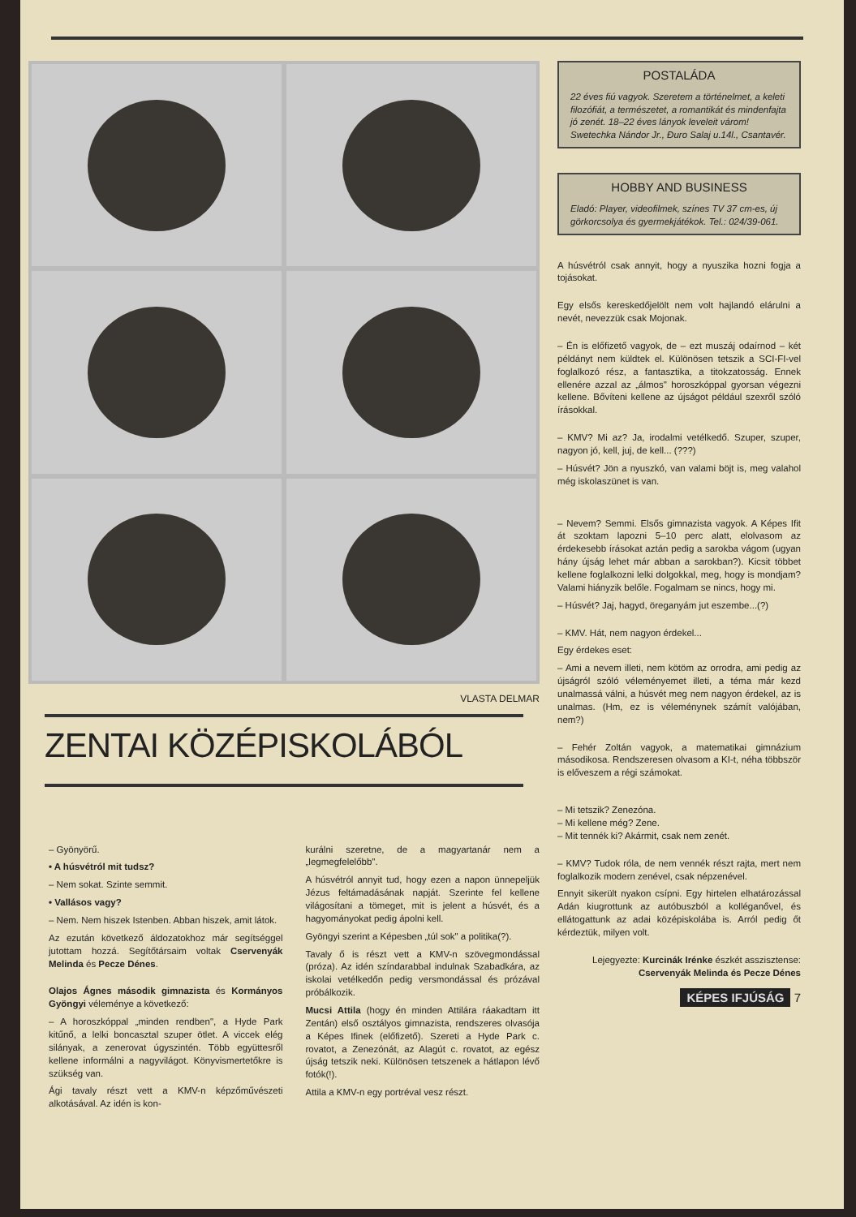VLASTA DELMAR
ZENTAI KÖZÉPISKOLÁBÓL
– Gyönyörű.
• A húsvétról mit tudsz?
– Nem sokat. Szinte semmit.
• Vallásos vagy?
– Nem. Nem hiszek Istenben. Abban hiszek, amit látok.
Az ezután következő áldozatokhoz már segítséggel jutottam hozzá. Segítőtársaim voltak Cservenyák Melinda és Pecze Dénes.
Olajos Ágnes második gimnazista és Kormányos Gyöngyi véleménye a következő:
– A horoszkóppal „minden rendben", a Hyde Park kitűnő, a lelki boncasztal szuper ötlet. A viccek elég silányak, a zenerovat úgyszintén. Több együttesről kellene informálni a nagyvilágot. Könyvismertetőkre is szükség van.
Ági tavaly részt vett a KMV-n képzőművészeti alkotásával. Az idén is kon-
kurálni szeretne, de a magyartanár nem a „legmegfelelőbb".
A húsvétról annyit tud, hogy ezen a napon ünnepeljük Jézus feltámadásának napját. Szerinte fel kellene világosítani a tömeget, mit is jelent a húsvét, és a hagyományokat pedig ápolni kell.
Gyöngyi szerint a Képesben „túl sok" a politika(?).
Tavaly ő is részt vett a KMV-n szövegmondással (próza). Az idén színdarabbal indulnak Szabadkára, az iskolai vetélkedőn pedig versmondással és prózával próbálkozik.
Mucsi Attila (hogy én minden Attilára ráakadtam itt Zentán) első osztályos gimnazista, rendszeres olvasója a Képes Ifinek (előfizető). Szereti a Hyde Park c. rovatot, a Zenezónát, az Alagút c. rovatot, az egész újság tetszik neki. Különösen tetszenek a hátlapon lévő fotók(!).
Attila a KMV-n egy portréval vesz részt.
POSTALÁDA
22 éves fiú vagyok. Szeretem a történelmet, a keleti filozófiát, a természetet, a romantikát és mindenfajta jó zenét. 18–22 éves lányok leveleit várom! Swetechka Nándor Jr., Đuro Salaj u.14l., Csantavér.
HOBBY AND BUSINESS
Eladó: Player, videofilmek, színes TV 37 cm-es, új görkorcsolya és gyermekjátékok. Tel.: 024/39-061.
A húsvétról csak annyit, hogy a nyuszika hozni fogja a tojásokat.
Egy elsős kereskedőjelölt nem volt hajlandó elárulni a nevét, nevezzük csak Mojonak.
– Én is előfizető vagyok, de – ezt muszáj odaírnod – két példányt nem küldtek el. Különösen tetszik a SCI-FI-vel foglalkozó rész, a fantasztika, a titokzatosság. Ennek ellenére azzal az „álmos" horoszkóppal gyorsan végezni kellene. Bővíteni kellene az újságot például szexről szóló írásokkal.
– KMV? Mi az? Ja, irodalmi vetélkedő. Szuper, szuper, nagyon jó, kell, juj, de kell... (???)
– Húsvét? Jön a nyuszkó, van valami böjt is, meg valahol még iskolaszünet is van.
– Nevem? Semmi. Elsős gimnazista vagyok. A Képes Ifit át szoktam lapozni 5–10 perc alatt, elolvasom az érdekesebb írásokat aztán pedig a sarokba vágom (ugyan hány újság lehet már abban a sarokban?). Kicsit többet kellene foglalkozni lelki dolgokkal, meg, hogy is mondjam? Valami hiányzik belőle. Fogalmam se nincs, hogy mi.
– Húsvét? Jaj, hagyd, öreganyám jut eszembe...(?)
– KMV. Hát, nem nagyon érdekel...
Egy érdekes eset:
– Ami a nevem illeti, nem kötöm az orrodra, ami pedig az újságról szóló véleményemet illeti, a téma már kezd unalmassá válni, a húsvét meg nem nagyon érdekel, az is unalmas. (Hm, ez is véleménynek számít valójában, nem?)
– Fehér Zoltán vagyok, a matematikai gimnázium másodikosa. Rendszeresen olvasom a KI-t, néha többször is előveszem a régi számokat.
– Mi tetszik? Zenezóna.
– Mi kellene még? Zene.
– Mit tennék ki? Akármit, csak nem zenét.
– KMV? Tudok róla, de nem vennék részt rajta, mert nem foglalkozik modern zenével, csak népzenével.
Ennyit sikerült nyakon csípni. Egy hirtelen elhatározással Adán kiugrottunk az autóbuszból a kolléganővel, és ellátogattunk az adai középiskolába is. Arról pedig őt kérdeztük, milyen volt.
Lejegyezte: Kurcinák Irénke észkét asszisztense: Cservenyák Melinda és Pecze Dénes
KÉPES IFJÚSÁG 7